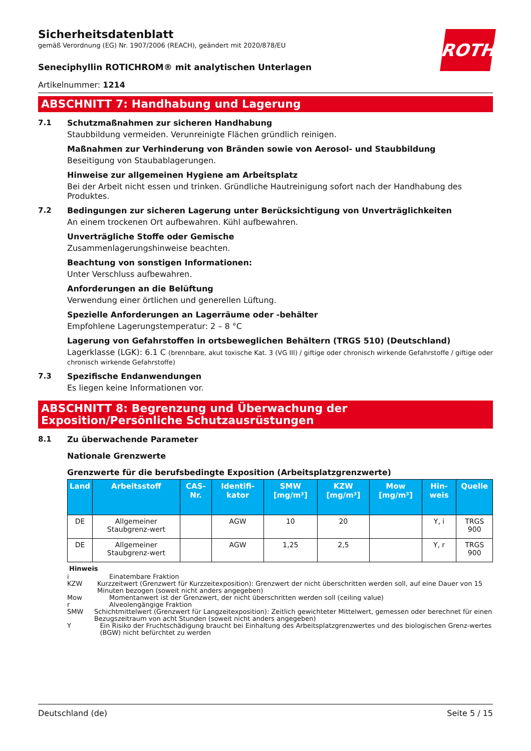ROTH
Sicherheitsdatenblatt
gemäß Verordnung (EG) Nr. 1907/2006 (REACH), geändert mit 2020/878/EU
Seneciphyllin ROTICHROM® mit analytischen Unterlagen
Artikelnummer: 1214
ABSCHNITT 7: Handhabung und Lagerung
7.1 Schutzmaßnahmen zur sicheren Handhabung
Staubbildung vermeiden. Verunreinigte Flächen gründlich reinigen.
Maßnahmen zur Verhinderung von Bränden sowie von Aerosol- und Staubbildung
Beseitigung von Staubablagerungen.
Hinweise zur allgemeinen Hygiene am Arbeitsplatz
Bei der Arbeit nicht essen und trinken. Gründliche Hautreinigung sofort nach der Handhabung des Produktes.
7.2 Bedingungen zur sicheren Lagerung unter Berücksichtigung von Unverträglichkeiten
An einem trockenen Ort aufbewahren. Kühl aufbewahren.
Unverträgliche Stoffe oder Gemische
Zusammenlagerungshinweise beachten.
Beachtung von sonstigen Informationen:
Unter Verschluss aufbewahren.
Anforderungen an die Belüftung
Verwendung einer örtlichen und generellen Lüftung.
Spezielle Anforderungen an Lagerräume oder -behälter
Empfohlene Lagerungstemperatur: 2 – 8 °C
Lagerung von Gefahrstoffen in ortsbeweglichen Behältern (TRGS 510) (Deutschland)
Lagerklasse (LGK): 6.1 C (brennbare, akut toxische Kat. 3 (VG III) / giftige oder chronisch wirkende Gefahrstoffe / giftige oder chronisch wirkende Gefahrstoffe)
7.3 Spezifische Endanwendungen
Es liegen keine Informationen vor.
ABSCHNITT 8: Begrenzung und Überwachung der Exposition/Persönliche Schutzausrüstungen
8.1 Zu überwachende Parameter
Nationale Grenzwerte
Grenzwerte für die berufsbedingte Exposition (Arbeitsplatzgrenzwerte)
| Land | Arbeitsstoff | CAS-Nr. | Identifi-kator | SMW [mg/m³] | KZW [mg/m³] | Mow [mg/m³] | Hin-weis | Quelle |
| --- | --- | --- | --- | --- | --- | --- | --- | --- |
| DE | Allgemeiner Staubgrenz-wert | | AGW | 10 | 20 | | Y, i | TRGS 900 |
| DE | Allgemeiner Staubgrenz-wert | | AGW | 1,25 | 2,5 | | Y, r | TRGS 900 |
Hinweis
i Einatembare Fraktion
KZW Kurzzeitwert (Grenzwert für Kurzzeitexposition): Grenzwert der nicht überschritten werden soll, auf eine Dauer von 15 Minuten bezogen (soweit nicht anders angegeben)
Mow Momentanwert ist der Grenzwert, der nicht überschritten werden soll (ceiling value)
r Alveolengängige Fraktion
SMW Schichtmittelwert (Grenzwert für Langzeitexposition): Zeitlich gewichteter Mittelwert, gemessen oder berechnet für einen Bezugszeitraum von acht Stunden (soweit nicht anders angegeben)
Y Ein Risiko der Fruchtschädigung braucht bei Einhaltung des Arbeitsplatzgrenzwertes und des biologischen Grenz-wertes (BGW) nicht befürchtet zu werden
Deutschland (de) Seite 5 / 15